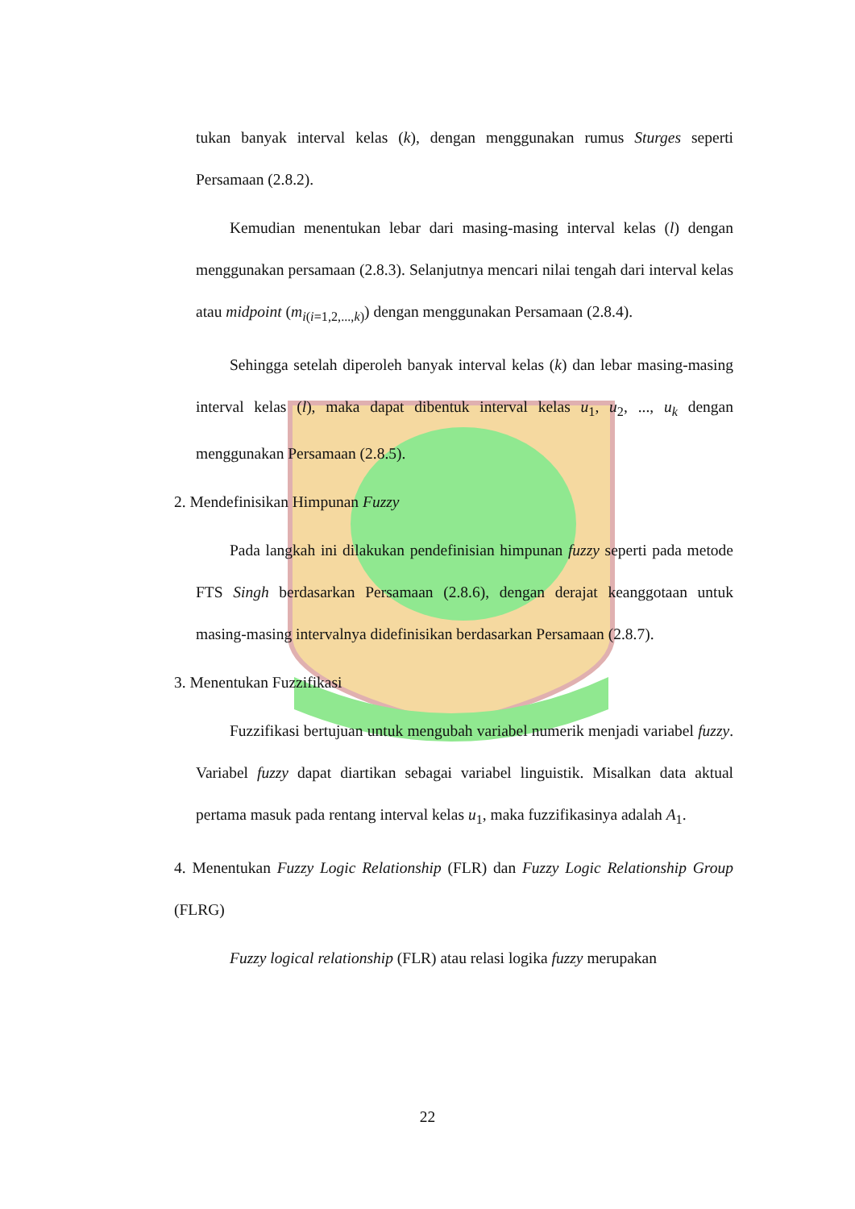tukan banyak interval kelas (k), dengan menggunakan rumus Sturges seperti Persamaan (2.8.2).
Kemudian menentukan lebar dari masing-masing interval kelas (l) dengan menggunakan persamaan (2.8.3). Selanjutnya mencari nilai tengah dari interval kelas atau midpoint (m<sub>i(i=1,2,...,k)</sub>) dengan menggunakan Persamaan (2.8.4).
Sehingga setelah diperoleh banyak interval kelas (k) dan lebar masing-masing interval kelas (l), maka dapat dibentuk interval kelas u<sub>1</sub>, u<sub>2</sub>, ..., u<sub>k</sub> dengan menggunakan Persamaan (2.8.5).
2. Mendefinisikan Himpunan Fuzzy
Pada langkah ini dilakukan pendefinisian himpunan fuzzy seperti pada metode FTS Singh berdasarkan Persamaan (2.8.6), dengan derajat keanggotaan untuk masing-masing intervalnya didefinisikan berdasarkan Persamaan (2.8.7).
3. Menentukan Fuzzifikasi
Fuzzifikasi bertujuan untuk mengubah variabel numerik menjadi variabel fuzzy. Variabel fuzzy dapat diartikan sebagai variabel linguistik. Misalkan data aktual pertama masuk pada rentang interval kelas u<sub>1</sub>, maka fuzzifikasinya adalah A<sub>1</sub>.
4. Menentukan Fuzzy Logic Relationship (FLR) dan Fuzzy Logic Relationship Group (FLRG)
Fuzzy logical relationship (FLR) atau relasi logika fuzzy merupakan
22